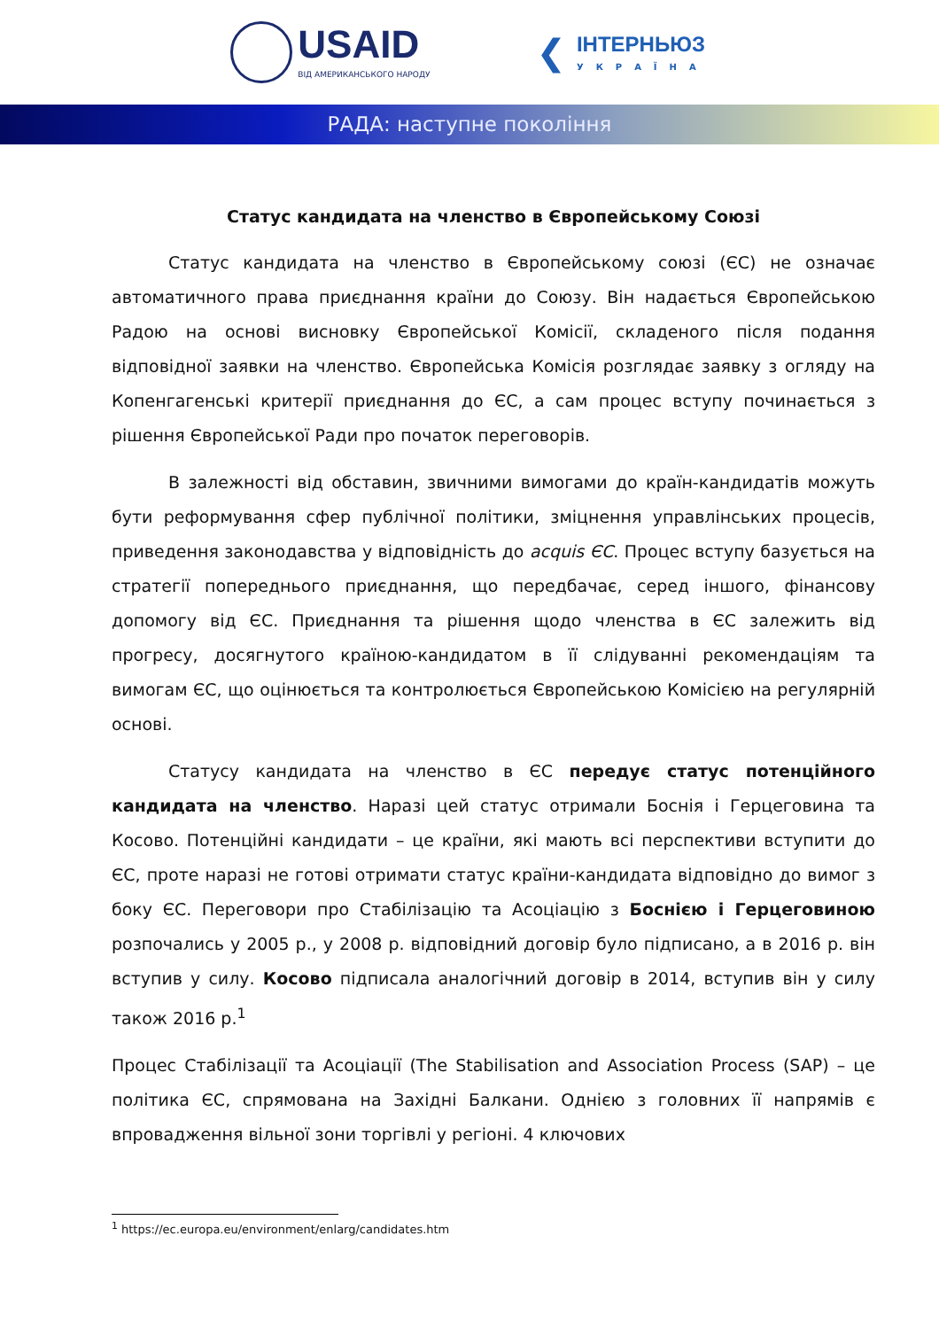USAID
ВІД АМЕРИКАНСЬКОГО НАРОДУ
❮
ІНТЕРНЬЮЗ
УКРАЇНА
РАДА: наступне покоління
Статус кандидата на членство в Європейському Союзі
Статус кандидата на членство в Європейському союзі (ЄС) не означає автоматичного права приєднання країни до Союзу. Він надається Європейською Радою на основі висновку Європейської Комісії, складеного після подання відповідної заявки на членство. Європейська Комісія розглядає заявку з огляду на Копенгагенські критерії приєднання до ЄС, а сам процес вступу починається з рішення Європейської Ради про початок переговорів.
В залежності від обставин, звичними вимогами до країн-кандидатів можуть бути реформування сфер публічної політики, зміцнення управлінських процесів, приведення законодавства у відповідність до acquis ЄС. Процес вступу базується на стратегії попереднього приєднання, що передбачає, серед іншого, фінансову допомогу від ЄС. Приєднання та рішення щодо членства в ЄС залежить від прогресу, досягнутого країною-кандидатом в її слідуванні рекомендаціям та вимогам ЄС, що оцінюється та контролюється Європейською Комісією на регулярній основі.
Статусу кандидата на членство в ЄС передує статус потенційного кандидата на членство. Наразі цей статус отримали Боснія і Герцеговина та Косово. Потенційні кандидати – це країни, які мають всі перспективи вступити до ЄС, проте наразі не готові отримати статус країни-кандидата відповідно до вимог з боку ЄС. Переговори про Стабілізацію та Асоціацію з Боснією і Герцеговиною розпочались у 2005 р., у 2008 р. відповідний договір було підписано, а в 2016 р. він вступив у силу. Косово підписала аналогічний договір в 2014, вступив він у силу також 2016 р.<sup>1</sup>
Процес Стабілізації та Асоціації (The Stabilisation and Association Process (SAP) – це політика ЄС, спрямована на Західні Балкани. Однією з головних її напрямів є впровадження вільної зони торгівлі у регіоні. 4 ключових
<sup>1</sup> https://ec.europa.eu/environment/enlarg/candidates.htm